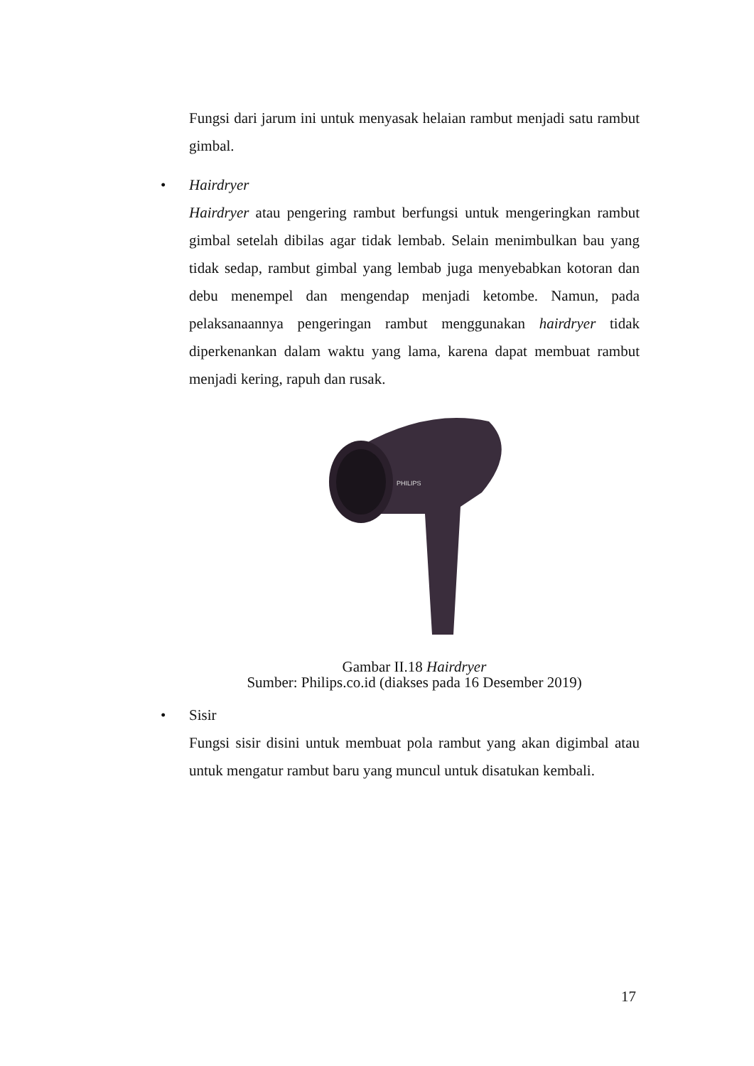Fungsi dari jarum ini untuk menyasak helaian rambut menjadi satu rambut gimbal.
• Hairdryer
Hairdryer atau pengering rambut berfungsi untuk mengeringkan rambut gimbal setelah dibilas agar tidak lembab. Selain menimbulkan bau yang tidak sedap, rambut gimbal yang lembab juga menyebabkan kotoran dan debu menempel dan mengendap menjadi ketombe. Namun, pada pelaksanaannya pengeringan rambut menggunakan hairdryer tidak diperkenankan dalam waktu yang lama, karena dapat membuat rambut menjadi kering, rapuh dan rusak.
PHILIPS
Gambar II.18 Hairdryer
Sumber: Philips.co.id (diakses pada 16 Desember 2019)
• Sisir
Fungsi sisir disini untuk membuat pola rambut yang akan digimbal atau untuk mengatur rambut baru yang muncul untuk disatukan kembali.
17